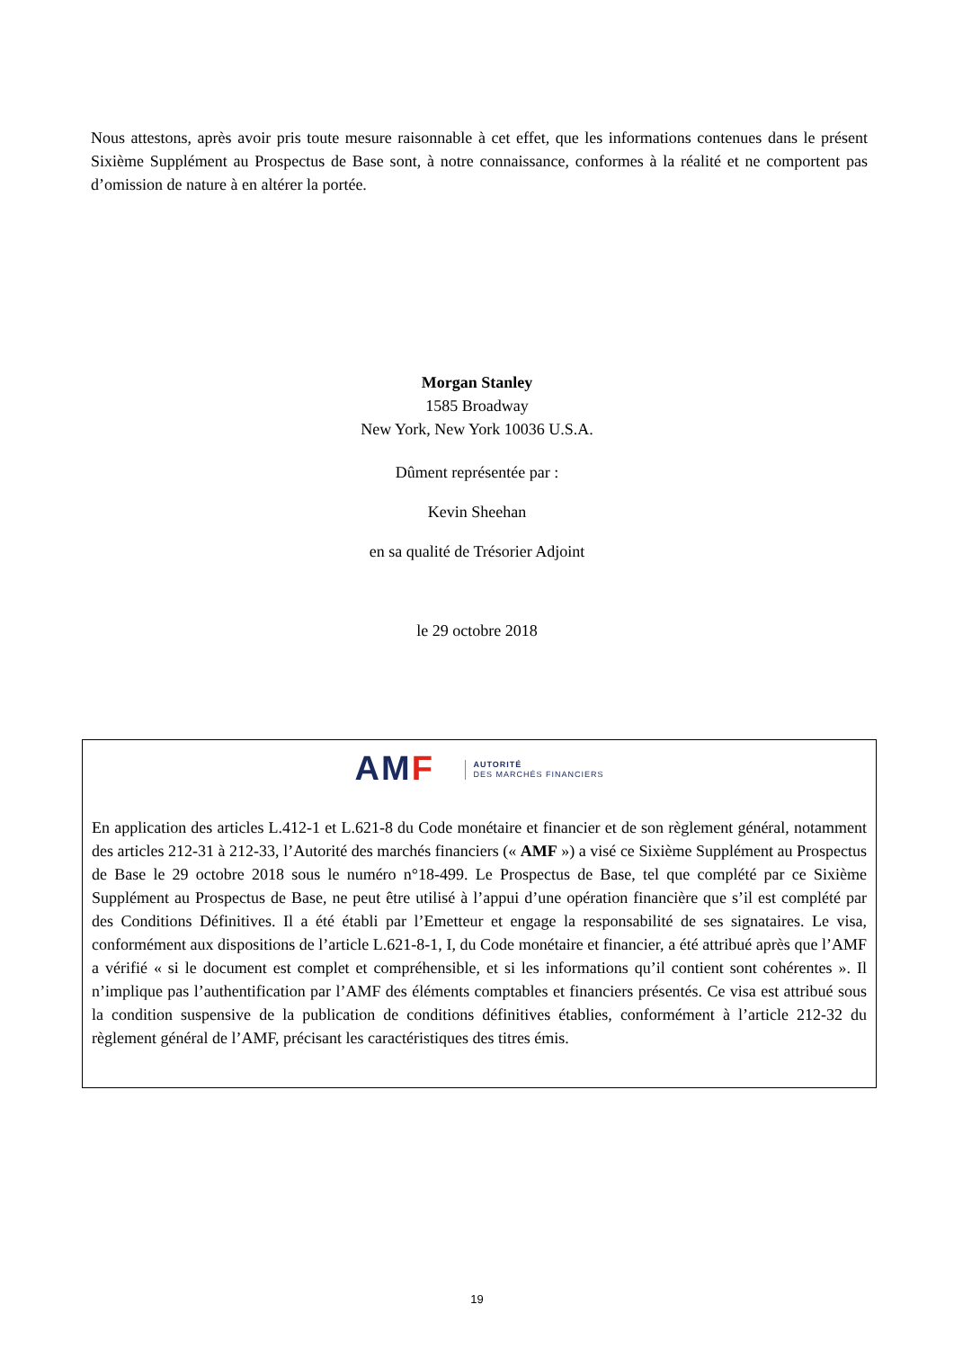Nous attestons, après avoir pris toute mesure raisonnable à cet effet, que les informations contenues dans le présent Sixième Supplément au Prospectus de Base sont, à notre connaissance, conformes à la réalité et ne comportent pas d’omission de nature à en altérer la portée.
Morgan Stanley
1585 Broadway
New York, New York 10036 U.S.A.
Dûment représentée par :
Kevin Sheehan
en sa qualité de Trésorier Adjoint
le 29 octobre 2018
AMF AUTORITÉ
DES MARCHÉS FINANCIERS
En application des articles L.412-1 et L.621-8 du Code monétaire et financier et de son règlement général, notamment des articles 212-31 à 212-33, l’Autorité des marchés financiers (« AMF ») a visé ce Sixième Supplément au Prospectus de Base le 29 octobre 2018 sous le numéro n°18-499. Le Prospectus de Base, tel que complété par ce Sixième Supplément au Prospectus de Base, ne peut être utilisé à l’appui d’une opération financière que s’il est complété par des Conditions Définitives. Il a été établi par l’Emetteur et engage la responsabilité de ses signataires. Le visa, conformément aux dispositions de l’article L.621-8-1, I, du Code monétaire et financier, a été attribué après que l’AMF a vérifié « si le document est complet et compréhensible, et si les informations qu’il contient sont cohérentes ». Il n’implique pas l’authentification par l’AMF des éléments comptables et financiers présentés. Ce visa est attribué sous la condition suspensive de la publication de conditions définitives établies, conformément à l’article 212-32 du règlement général de l’AMF, précisant les caractéristiques des titres émis.
19